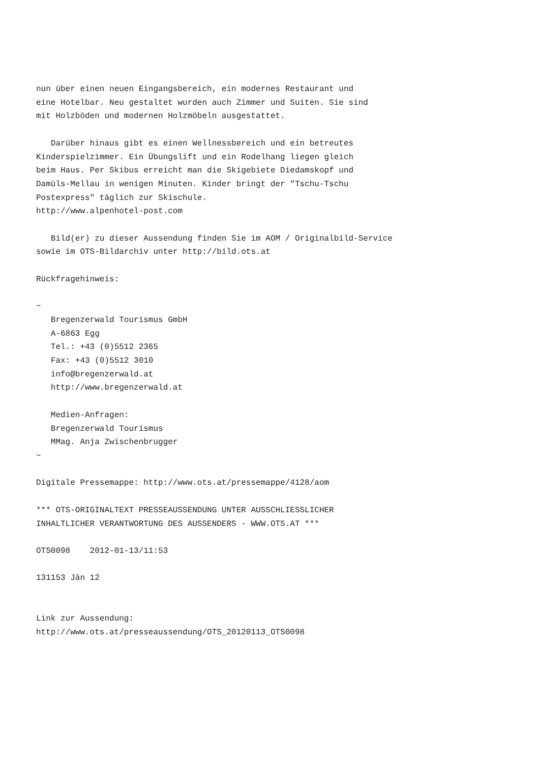nun über einen neuen Eingangsbereich, ein modernes Restaurant und
eine Hotelbar. Neu gestaltet wurden auch Zimmer und Suiten. Sie sind
mit Holzböden und modernen Holzmöbeln ausgestattet.

   Darüber hinaus gibt es einen Wellnessbereich und ein betreutes
Kinderspielzimmer. Ein Übungslift und ein Rodelhang liegen gleich
beim Haus. Per Skibus erreicht man die Skigebiete Diedamskopf und
Damüls-Mellau in wenigen Minuten. Kinder bringt der "Tschu-Tschu
Postexpress" täglich zur Skischule.
http://www.alpenhotel-post.com

   Bild(er) zu dieser Aussendung finden Sie im AOM / Originalbild-Service
sowie im OTS-Bildarchiv unter http://bild.ots.at

Rückfragehinweis:

~
   Bregenzerwald Tourismus GmbH
   A-6863 Egg
   Tel.: +43 (0)5512 2365
   Fax: +43 (0)5512 3010
   info@bregenzerwald.at
   http://www.bregenzerwald.at

   Medien-Anfragen:
   Bregenzerwald Tourismus
   MMag. Anja Zwischenbrugger
~

Digitale Pressemappe: http://www.ots.at/pressemappe/4128/aom

*** OTS-ORIGINALTEXT PRESSEAUSSENDUNG UNTER AUSSCHLIESSLICHER
INHALTLICHER VERANTWORTUNG DES AUSSENDERS - WWW.OTS.AT ***

OTS0098    2012-01-13/11:53

131153 Jän 12


Link zur Aussendung:
http://www.ots.at/presseaussendung/OTS_20120113_OTS0098